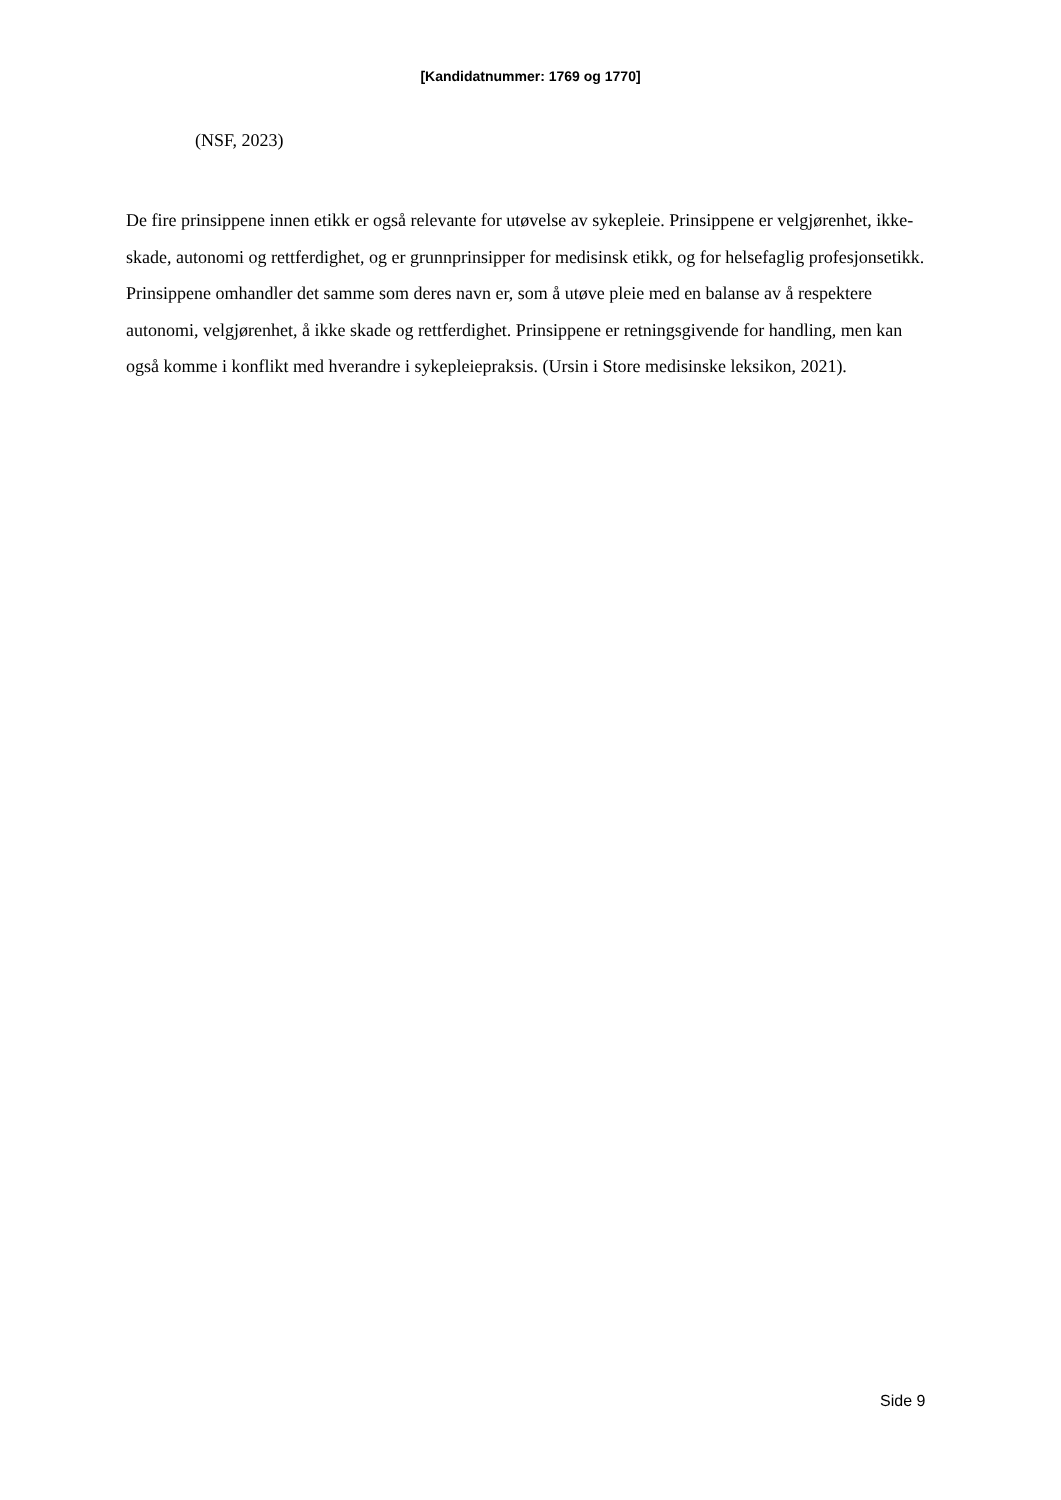[Kandidatnummer: 1769 og 1770]
(NSF, 2023)
De fire prinsippene innen etikk er også relevante for utøvelse av sykepleie. Prinsippene er velgjørenhet, ikke-skade, autonomi og rettferdighet, og er grunnprinsipper for medisinsk etikk, og for helsefaglig profesjonsetikk. Prinsippene omhandler det samme som deres navn er, som å utøve pleie med en balanse av å respektere autonomi, velgjørenhet, å ikke skade og rettferdighet. Prinsippene er retningsgivende for handling, men kan også komme i konflikt med hverandre i sykepleiepraksis. (Ursin i Store medisinske leksikon, 2021).
Side 9